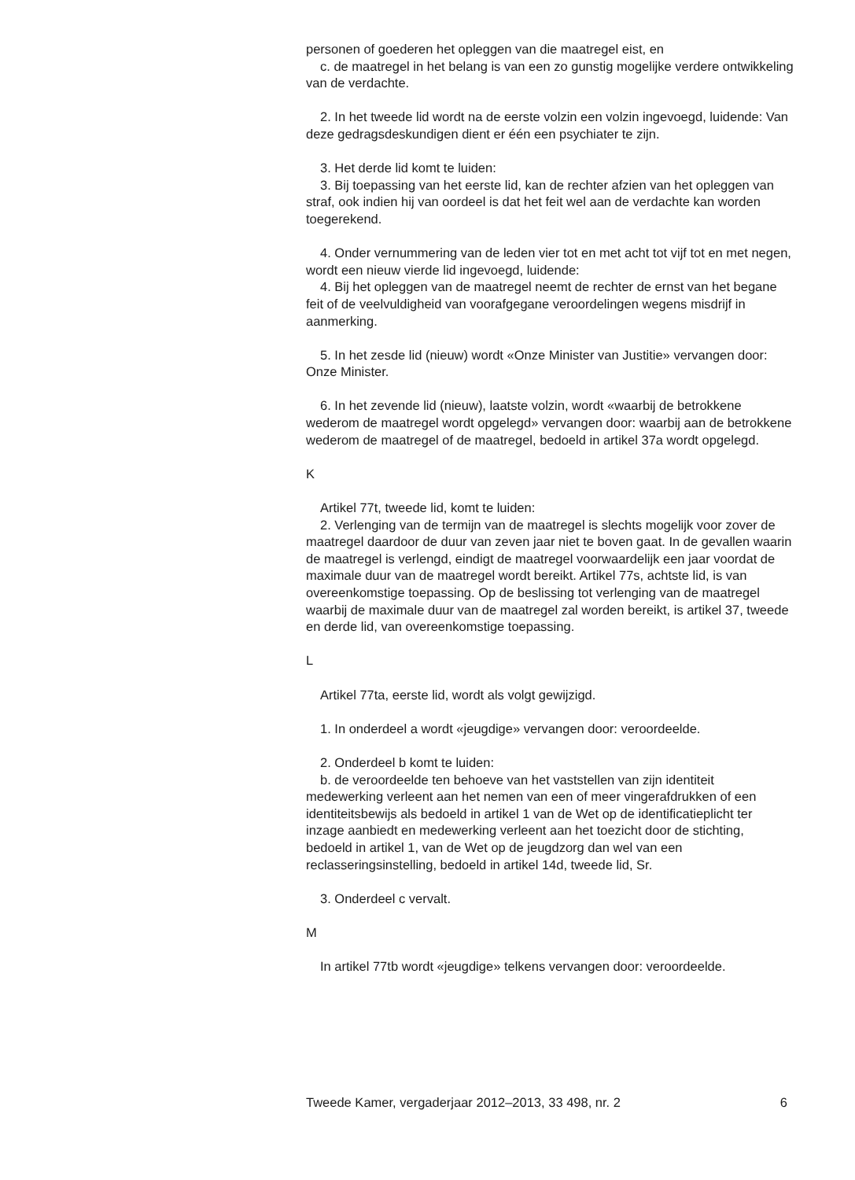personen of goederen het opleggen van die maatregel eist, en
c. de maatregel in het belang is van een zo gunstig mogelijke verdere ontwikkeling van de verdachte.
2. In het tweede lid wordt na de eerste volzin een volzin ingevoegd, luidende: Van deze gedragsdeskundigen dient er één een psychiater te zijn.
3. Het derde lid komt te luiden:
3. Bij toepassing van het eerste lid, kan de rechter afzien van het opleggen van straf, ook indien hij van oordeel is dat het feit wel aan de verdachte kan worden toegerekend.
4. Onder vernummering van de leden vier tot en met acht tot vijf tot en met negen, wordt een nieuw vierde lid ingevoegd, luidende:
4. Bij het opleggen van de maatregel neemt de rechter de ernst van het begane feit of de veelvuldigheid van voorafgegane veroordelingen wegens misdrijf in aanmerking.
5. In het zesde lid (nieuw) wordt «Onze Minister van Justitie» vervangen door: Onze Minister.
6. In het zevende lid (nieuw), laatste volzin, wordt «waarbij de betrokkene wederom de maatregel wordt opgelegd» vervangen door: waarbij aan de betrokkene wederom de maatregel of de maatregel, bedoeld in artikel 37a wordt opgelegd.
K
Artikel 77t, tweede lid, komt te luiden:
2. Verlenging van de termijn van de maatregel is slechts mogelijk voor zover de maatregel daardoor de duur van zeven jaar niet te boven gaat. In de gevallen waarin de maatregel is verlengd, eindigt de maatregel voorwaardelijk een jaar voordat de maximale duur van de maatregel wordt bereikt. Artikel 77s, achtste lid, is van overeenkomstige toepassing. Op de beslissing tot verlenging van de maatregel waarbij de maximale duur van de maatregel zal worden bereikt, is artikel 37, tweede en derde lid, van overeenkomstige toepassing.
L
Artikel 77ta, eerste lid, wordt als volgt gewijzigd.
1. In onderdeel a wordt «jeugdige» vervangen door: veroordeelde.
2. Onderdeel b komt te luiden:
b. de veroordeelde ten behoeve van het vaststellen van zijn identiteit medewerking verleent aan het nemen van een of meer vingerafdrukken of een identiteitsbewijs als bedoeld in artikel 1 van de Wet op de identificatieplicht ter inzage aanbiedt en medewerking verleent aan het toezicht door de stichting, bedoeld in artikel 1, van de Wet op de jeugdzorg dan wel van een reclasseringsinstelling, bedoeld in artikel 14d, tweede lid, Sr.
3. Onderdeel c vervalt.
M
In artikel 77tb wordt «jeugdige» telkens vervangen door: veroordeelde.
Tweede Kamer, vergaderjaar 2012–2013, 33 498, nr. 2 6